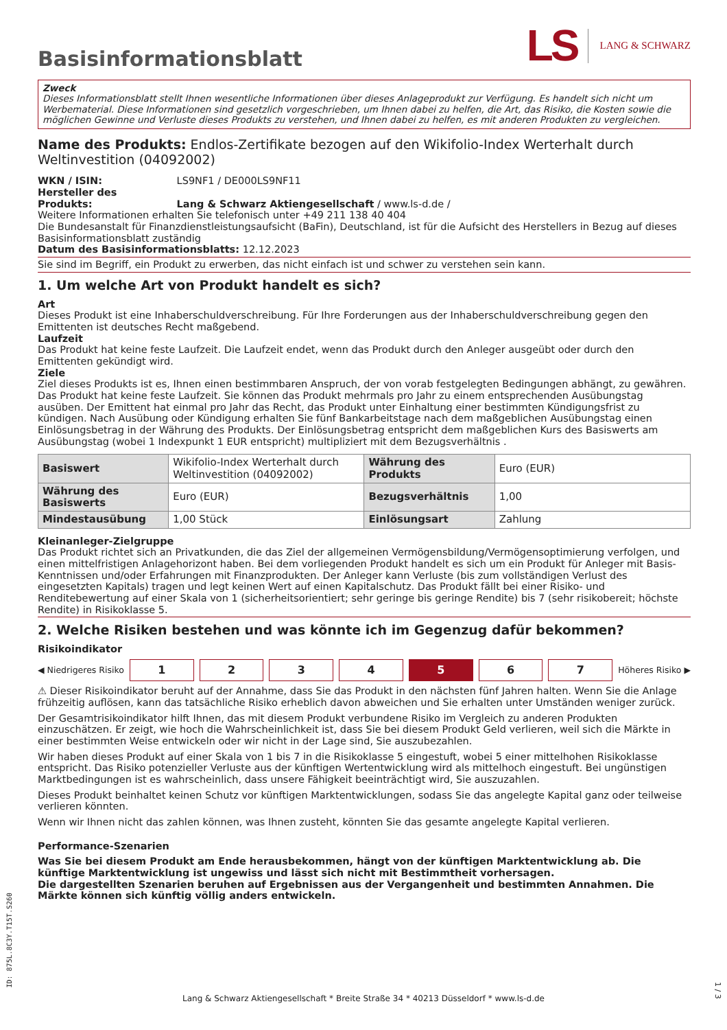Basisinformationsblatt
LS LANG & SCHWARZ
Zweck
Dieses Informationsblatt stellt Ihnen wesentliche Informationen über dieses Anlageprodukt zur Verfügung. Es handelt sich nicht um Werbematerial. Diese Informationen sind gesetzlich vorgeschrieben, um Ihnen dabei zu helfen, die Art, das Risiko, die Kosten sowie die möglichen Gewinne und Verluste dieses Produkts zu verstehen, und Ihnen dabei zu helfen, es mit anderen Produkten zu vergleichen.
Name des Produkts: Endlos-Zertifikate bezogen auf den Wikifolio-Index Werterhalt durch Weltinvestition (04092002)
WKN / ISIN: LS9NF1 / DE000LS9NF11
Hersteller des Produkts: Lang & Schwarz Aktiengesellschaft / www.ls-d.de /
Weitere Informationen erhalten Sie telefonisch unter +49 211 138 40 404
Die Bundesanstalt für Finanzdienstleistungsaufsicht (BaFin), Deutschland, ist für die Aufsicht des Herstellers in Bezug auf dieses Basisinformationsblatt zuständig
Datum des Basisinformationsblatts: 12.12.2023
Sie sind im Begriff, ein Produkt zu erwerben, das nicht einfach ist und schwer zu verstehen sein kann.
1. Um welche Art von Produkt handelt es sich?
Art
Dieses Produkt ist eine Inhaberschuldverschreibung. Für Ihre Forderungen aus der Inhaberschuldverschreibung gegen den Emittenten ist deutsches Recht maßgebend.
Laufzeit
Das Produkt hat keine feste Laufzeit. Die Laufzeit endet, wenn das Produkt durch den Anleger ausgeübt oder durch den Emittenten gekündigt wird.
Ziele
Ziel dieses Produkts ist es, Ihnen einen bestimmbaren Anspruch, der von vorab festgelegten Bedingungen abhängt, zu gewähren. Das Produkt hat keine feste Laufzeit. Sie können das Produkt mehrmals pro Jahr zu einem entsprechenden Ausübungstag ausüben. Der Emittent hat einmal pro Jahr das Recht, das Produkt unter Einhaltung einer bestimmten Kündigungsfrist zu kündigen. Nach Ausübung oder Kündigung erhalten Sie fünf Bankarbeitstage nach dem maßgeblichen Ausübungstag einen Einlösungsbetrag in der Währung des Produkts. Der Einlösungsbetrag entspricht dem maßgeblichen Kurs des Basiswerts am Ausübungstag (wobei 1 Indexpunkt 1 EUR entspricht) multipliziert mit dem Bezugsverhältnis .
| Basiswert | Wikifolio-Index Werterhalt durch Weltinvestition (04092002) | Währung des Produkts | Euro (EUR) |
| Währung des Basiswerts | Euro (EUR) | Bezugsverhältnis | 1,00 |
| Mindestausübung | 1,00 Stück | Einlösungsart | Zahlung |
Kleinanleger-Zielgruppe
Das Produkt richtet sich an Privatkunden, die das Ziel der allgemeinen Vermögensbildung/Vermögensoptimierung verfolgen, und einen mittelfristigen Anlagehorizont haben. Bei dem vorliegenden Produkt handelt es sich um ein Produkt für Anleger mit Basis-Kenntnissen und/oder Erfahrungen mit Finanzprodukten. Der Anleger kann Verluste (bis zum vollständigen Verlust des eingesetzten Kapitals) tragen und legt keinen Wert auf einen Kapitalschutz. Das Produkt fällt bei einer Risiko- und Renditebewertung auf einer Skala von 1 (sicherheitsorientiert; sehr geringe bis geringe Rendite) bis 7 (sehr risikobereit; höchste Rendite) in Risikoklasse 5.
2. Welche Risiken bestehen und was könnte ich im Gegenzug dafür bekommen?
Risikoindikator
◀ Niedrigeres Risiko 1234567 Höheres Risiko ▶
⚠ Dieser Risikoindikator beruht auf der Annahme, dass Sie das Produkt in den nächsten fünf Jahren halten. Wenn Sie die Anlage frühzeitig auflösen, kann das tatsächliche Risiko erheblich davon abweichen und Sie erhalten unter Umständen weniger zurück.
Der Gesamtrisikoindikator hilft Ihnen, das mit diesem Produkt verbundene Risiko im Vergleich zu anderen Produkten einzuschätzen. Er zeigt, wie hoch die Wahrscheinlichkeit ist, dass Sie bei diesem Produkt Geld verlieren, weil sich die Märkte in einer bestimmten Weise entwickeln oder wir nicht in der Lage sind, Sie auszubezahlen.
Wir haben dieses Produkt auf einer Skala von 1 bis 7 in die Risikoklasse 5 eingestuft, wobei 5 einer mittelhohen Risikoklasse entspricht. Das Risiko potenzieller Verluste aus der künftigen Wertentwicklung wird als mittelhoch eingestuft. Bei ungünstigen Marktbedingungen ist es wahrscheinlich, dass unsere Fähigkeit beeinträchtigt wird, Sie auszuzahlen.
Dieses Produkt beinhaltet keinen Schutz vor künftigen Marktentwicklungen, sodass Sie das angelegte Kapital ganz oder teilweise verlieren könnten.
Wenn wir Ihnen nicht das zahlen können, was Ihnen zusteht, könnten Sie das gesamte angelegte Kapital verlieren.
Performance-Szenarien
Was Sie bei diesem Produkt am Ende herausbekommen, hängt von der künftigen Marktentwicklung ab. Die künftige Marktentwicklung ist ungewiss und lässt sich nicht mit Bestimmtheit vorhersagen.
Die dargestellten Szenarien beruhen auf Ergebnissen aus der Vergangenheit und bestimmten Annahmen. Die Märkte können sich künftig völlig anders entwickeln.
ID: 875L.8C3Y.T15T.S260
Lang & Schwarz Aktiengesellschaft * Breite Straße 34 * 40213 Düsseldorf * www.ls-d.de
1 / 3